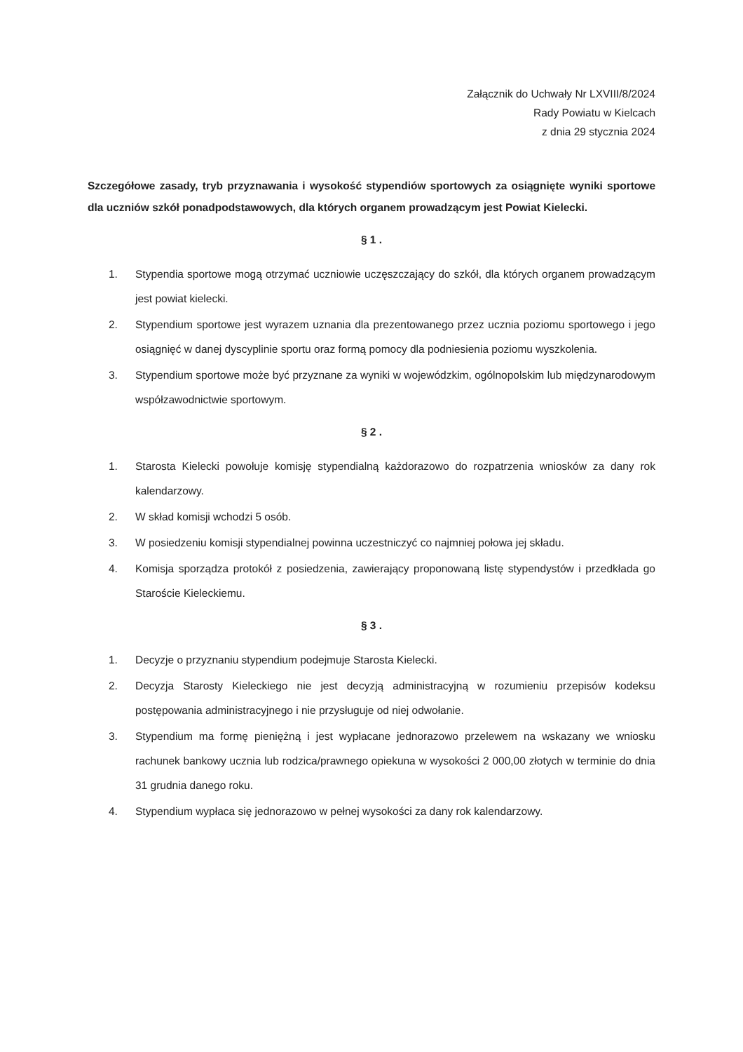Załącznik do Uchwały Nr LXVIII/8/2024
Rady Powiatu w Kielcach
z dnia 29 stycznia 2024
Szczegółowe zasady, tryb przyznawania i wysokość stypendiów sportowych za osiągnięte wyniki sportowe dla uczniów szkół ponadpodstawowych, dla których organem prowadzącym jest Powiat Kielecki.
§ 1 .
1. Stypendia sportowe mogą otrzymać uczniowie uczęszczający do szkół, dla których organem prowadzącym jest powiat kielecki.
2. Stypendium sportowe jest wyrazem uznania dla prezentowanego przez ucznia poziomu sportowego i jego osiągnięć w danej dyscyplinie sportu oraz formą pomocy dla podniesienia poziomu wyszkolenia.
3. Stypendium sportowe może być przyznane za wyniki w wojewódzkim, ogólnopolskim lub międzynarodowym współzawodnictwie sportowym.
§ 2 .
1. Starosta Kielecki powołuje komisję stypendialną każdorazowo do rozpatrzenia wniosków za dany rok kalendarzowy.
2. W skład komisji wchodzi 5 osób.
3. W posiedzeniu komisji stypendialnej powinna uczestniczyć co najmniej połowa jej składu.
4. Komisja sporządza protokół z posiedzenia, zawierający proponowaną listę stypendystów i przedkłada go Staroście Kieleckiemu.
§ 3 .
1. Decyzje o przyznaniu stypendium podejmuje Starosta Kielecki.
2. Decyzja Starosty Kieleckiego nie jest decyzją administracyjną w rozumieniu przepisów kodeksu postępowania administracyjnego i nie przysługuje od niej odwołanie.
3. Stypendium ma formę pieniężną i jest wypłacane jednorazowo przelewem na wskazany we wniosku rachunek bankowy ucznia lub rodzica/prawnego opiekuna w wysokości 2 000,00 złotych w terminie do dnia 31 grudnia danego roku.
4. Stypendium wypłaca się jednorazowo w pełnej wysokości za dany rok kalendarzowy.